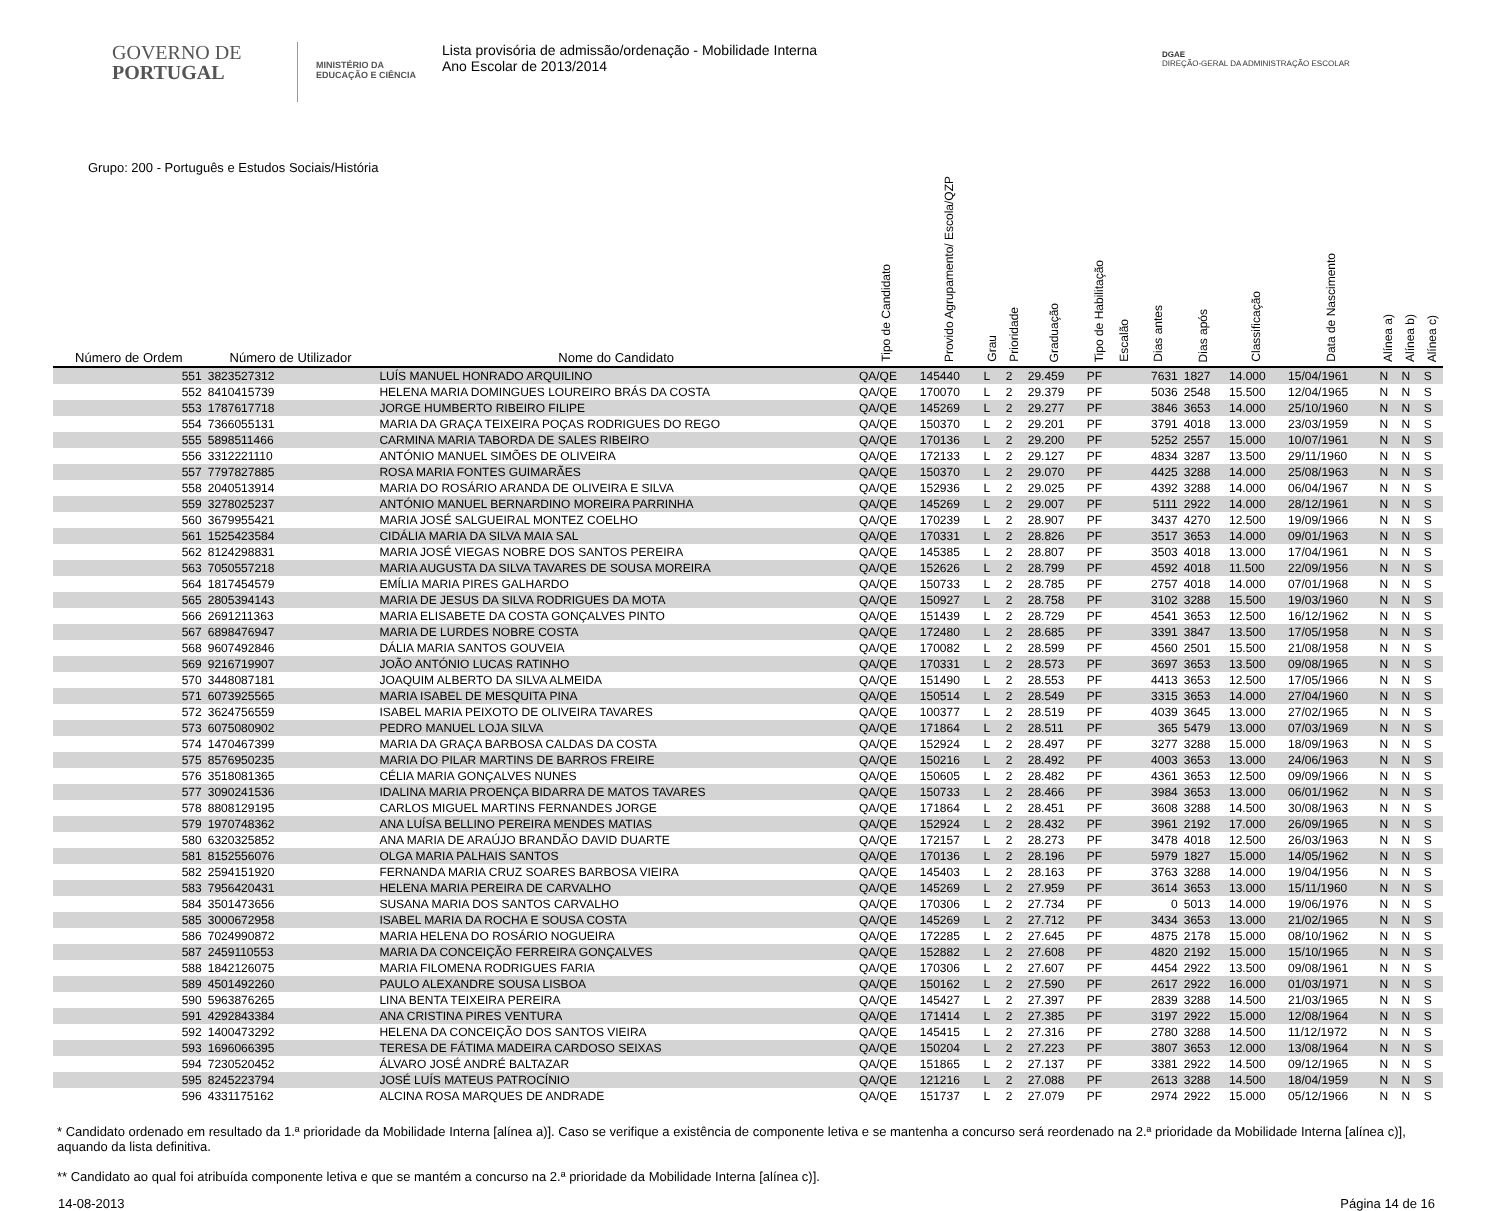GOVERNO DE
PORTUGAL
MINISTÉRIO DA EDUCAÇÃO E CIÊNCIA
Lista provisória de admissão/ordenação - Mobilidade Interna
Ano Escolar de 2013/2014
DGAE
DIREÇÃO-GERAL DA ADMINISTRAÇÃO ESCOLAR
Grupo: 200 - Português e Estudos Sociais/História
| Número de Ordem | Número de Utilizador | Nome do Candidato | Tipo de Candidato | Provido Agrupamento/ Escola/QZP | Grau | Prioridade | Graduação | Tipo de Habilitação | Escalão | Dias antes | Dias após | Classificação | Data de Nascimento | Alínea a) | Alínea b) | Alínea c) |
| --- | --- | --- | --- | --- | --- | --- | --- | --- | --- | --- | --- | --- | --- | --- | --- | --- |
| 551 | 3823527312 | LUÍS MANUEL HONRADO ARQUILINO | QA/QE | 145440 | L | 2 | 29.459 | PF | | 7631 | 1827 | 14.000 | 15/04/1961 | N | N | S |
| 552 | 8410415739 | HELENA MARIA DOMINGUES LOUREIRO BRÁS DA COSTA | QA/QE | 170070 | L | 2 | 29.379 | PF | | 5036 | 2548 | 15.500 | 12/04/1965 | N | N | S |
| 553 | 1787617718 | JORGE HUMBERTO RIBEIRO FILIPE | QA/QE | 145269 | L | 2 | 29.277 | PF | | 3846 | 3653 | 14.000 | 25/10/1960 | N | N | S |
| 554 | 7366055131 | MARIA DA GRAÇA TEIXEIRA POÇAS RODRIGUES DO REGO | QA/QE | 150370 | L | 2 | 29.201 | PF | | 3791 | 4018 | 13.000 | 23/03/1959 | N | N | S |
| 555 | 5898511466 | CARMINA MARIA TABORDA DE SALES RIBEIRO | QA/QE | 170136 | L | 2 | 29.200 | PF | | 5252 | 2557 | 15.000 | 10/07/1961 | N | N | S |
| 556 | 3312221110 | ANTÓNIO MANUEL SIMÕES DE OLIVEIRA | QA/QE | 172133 | L | 2 | 29.127 | PF | | 4834 | 3287 | 13.500 | 29/11/1960 | N | N | S |
| 557 | 7797827885 | ROSA MARIA FONTES GUIMARÃES | QA/QE | 150370 | L | 2 | 29.070 | PF | | 4425 | 3288 | 14.000 | 25/08/1963 | N | N | S |
| 558 | 2040513914 | MARIA DO ROSÁRIO ARANDA DE OLIVEIRA E SILVA | QA/QE | 152936 | L | 2 | 29.025 | PF | | 4392 | 3288 | 14.000 | 06/04/1967 | N | N | S |
| 559 | 3278025237 | ANTÓNIO MANUEL BERNARDINO MOREIRA PARRINHA | QA/QE | 145269 | L | 2 | 29.007 | PF | | 5111 | 2922 | 14.000 | 28/12/1961 | N | N | S |
| 560 | 3679955421 | MARIA JOSÉ SALGUEIRAL MONTEZ COELHO | QA/QE | 170239 | L | 2 | 28.907 | PF | | 3437 | 4270 | 12.500 | 19/09/1966 | N | N | S |
| 561 | 1525423584 | CIDÁLIA MARIA DA SILVA MAIA SAL | QA/QE | 170331 | L | 2 | 28.826 | PF | | 3517 | 3653 | 14.000 | 09/01/1963 | N | N | S |
| 562 | 8124298831 | MARIA JOSÉ VIEGAS NOBRE DOS SANTOS PEREIRA | QA/QE | 145385 | L | 2 | 28.807 | PF | | 3503 | 4018 | 13.000 | 17/04/1961 | N | N | S |
| 563 | 7050557218 | MARIA AUGUSTA DA SILVA TAVARES DE SOUSA MOREIRA | QA/QE | 152626 | L | 2 | 28.799 | PF | | 4592 | 4018 | 11.500 | 22/09/1956 | N | N | S |
| 564 | 1817454579 | EMÍLIA MARIA PIRES GALHARDO | QA/QE | 150733 | L | 2 | 28.785 | PF | | 2757 | 4018 | 14.000 | 07/01/1968 | N | N | S |
| 565 | 2805394143 | MARIA DE JESUS DA SILVA RODRIGUES DA MOTA | QA/QE | 150927 | L | 2 | 28.758 | PF | | 3102 | 3288 | 15.500 | 19/03/1960 | N | N | S |
| 566 | 2691211363 | MARIA ELISABETE DA COSTA GONÇALVES PINTO | QA/QE | 151439 | L | 2 | 28.729 | PF | | 4541 | 3653 | 12.500 | 16/12/1962 | N | N | S |
| 567 | 6898476947 | MARIA DE LURDES NOBRE COSTA | QA/QE | 172480 | L | 2 | 28.685 | PF | | 3391 | 3847 | 13.500 | 17/05/1958 | N | N | S |
| 568 | 9607492846 | DÁLIA MARIA SANTOS GOUVEIA | QA/QE | 170082 | L | 2 | 28.599 | PF | | 4560 | 2501 | 15.500 | 21/08/1958 | N | N | S |
| 569 | 9216719907 | JOÃO ANTÓNIO LUCAS RATINHO | QA/QE | 170331 | L | 2 | 28.573 | PF | | 3697 | 3653 | 13.500 | 09/08/1965 | N | N | S |
| 570 | 3448087181 | JOAQUIM ALBERTO DA SILVA ALMEIDA | QA/QE | 151490 | L | 2 | 28.553 | PF | | 4413 | 3653 | 12.500 | 17/05/1966 | N | N | S |
| 571 | 6073925565 | MARIA ISABEL DE MESQUITA PINA | QA/QE | 150514 | L | 2 | 28.549 | PF | | 3315 | 3653 | 14.000 | 27/04/1960 | N | N | S |
| 572 | 3624756559 | ISABEL MARIA PEIXOTO DE OLIVEIRA TAVARES | QA/QE | 100377 | L | 2 | 28.519 | PF | | 4039 | 3645 | 13.000 | 27/02/1965 | N | N | S |
| 573 | 6075080902 | PEDRO MANUEL LOJA SILVA | QA/QE | 171864 | L | 2 | 28.511 | PF | | 365 | 5479 | 13.000 | 07/03/1969 | N | N | S |
| 574 | 1470467399 | MARIA DA GRAÇA BARBOSA CALDAS DA COSTA | QA/QE | 152924 | L | 2 | 28.497 | PF | | 3277 | 3288 | 15.000 | 18/09/1963 | N | N | S |
| 575 | 8576950235 | MARIA DO PILAR MARTINS DE BARROS FREIRE | QA/QE | 150216 | L | 2 | 28.492 | PF | | 4003 | 3653 | 13.000 | 24/06/1963 | N | N | S |
| 576 | 3518081365 | CÉLIA MARIA GONÇALVES NUNES | QA/QE | 150605 | L | 2 | 28.482 | PF | | 4361 | 3653 | 12.500 | 09/09/1966 | N | N | S |
| 577 | 3090241536 | IDALINA MARIA PROENÇA BIDARRA DE MATOS TAVARES | QA/QE | 150733 | L | 2 | 28.466 | PF | | 3984 | 3653 | 13.000 | 06/01/1962 | N | N | S |
| 578 | 8808129195 | CARLOS MIGUEL MARTINS FERNANDES JORGE | QA/QE | 171864 | L | 2 | 28.451 | PF | | 3608 | 3288 | 14.500 | 30/08/1963 | N | N | S |
| 579 | 1970748362 | ANA LUÍSA BELLINO PEREIRA MENDES MATIAS | QA/QE | 152924 | L | 2 | 28.432 | PF | | 3961 | 2192 | 17.000 | 26/09/1965 | N | N | S |
| 580 | 6320325852 | ANA MARIA DE ARAÚJO BRANDÃO DAVID DUARTE | QA/QE | 172157 | L | 2 | 28.273 | PF | | 3478 | 4018 | 12.500 | 26/03/1963 | N | N | S |
| 581 | 8152556076 | OLGA MARIA PALHAIS SANTOS | QA/QE | 170136 | L | 2 | 28.196 | PF | | 5979 | 1827 | 15.000 | 14/05/1962 | N | N | S |
| 582 | 2594151920 | FERNANDA MARIA CRUZ SOARES BARBOSA VIEIRA | QA/QE | 145403 | L | 2 | 28.163 | PF | | 3763 | 3288 | 14.000 | 19/04/1956 | N | N | S |
| 583 | 7956420431 | HELENA MARIA PEREIRA DE CARVALHO | QA/QE | 145269 | L | 2 | 27.959 | PF | | 3614 | 3653 | 13.000 | 15/11/1960 | N | N | S |
| 584 | 3501473656 | SUSANA MARIA DOS SANTOS CARVALHO | QA/QE | 170306 | L | 2 | 27.734 | PF | | 0 | 5013 | 14.000 | 19/06/1976 | N | N | S |
| 585 | 3000672958 | ISABEL MARIA DA ROCHA E SOUSA COSTA | QA/QE | 145269 | L | 2 | 27.712 | PF | | 3434 | 3653 | 13.000 | 21/02/1965 | N | N | S |
| 586 | 7024990872 | MARIA HELENA DO ROSÁRIO NOGUEIRA | QA/QE | 172285 | L | 2 | 27.645 | PF | | 4875 | 2178 | 15.000 | 08/10/1962 | N | N | S |
| 587 | 2459110553 | MARIA DA CONCEIÇÃO FERREIRA GONÇALVES | QA/QE | 152882 | L | 2 | 27.608 | PF | | 4820 | 2192 | 15.000 | 15/10/1965 | N | N | S |
| 588 | 1842126075 | MARIA FILOMENA RODRIGUES FARIA | QA/QE | 170306 | L | 2 | 27.607 | PF | | 4454 | 2922 | 13.500 | 09/08/1961 | N | N | S |
| 589 | 4501492260 | PAULO ALEXANDRE SOUSA LISBOA | QA/QE | 150162 | L | 2 | 27.590 | PF | | 2617 | 2922 | 16.000 | 01/03/1971 | N | N | S |
| 590 | 5963876265 | LINA BENTA TEIXEIRA PEREIRA | QA/QE | 145427 | L | 2 | 27.397 | PF | | 2839 | 3288 | 14.500 | 21/03/1965 | N | N | S |
| 591 | 4292843384 | ANA CRISTINA PIRES VENTURA | QA/QE | 171414 | L | 2 | 27.385 | PF | | 3197 | 2922 | 15.000 | 12/08/1964 | N | N | S |
| 592 | 1400473292 | HELENA DA CONCEIÇÃO DOS SANTOS VIEIRA | QA/QE | 145415 | L | 2 | 27.316 | PF | | 2780 | 3288 | 14.500 | 11/12/1972 | N | N | S |
| 593 | 1696066395 | TERESA DE FÁTIMA MADEIRA CARDOSO SEIXAS | QA/QE | 150204 | L | 2 | 27.223 | PF | | 3807 | 3653 | 12.000 | 13/08/1964 | N | N | S |
| 594 | 7230520452 | ÁLVARO JOSÉ ANDRÉ BALTAZAR | QA/QE | 151865 | L | 2 | 27.137 | PF | | 3381 | 2922 | 14.500 | 09/12/1965 | N | N | S |
| 595 | 8245223794 | JOSÉ LUÍS MATEUS PATROCÍNIO | QA/QE | 121216 | L | 2 | 27.088 | PF | | 2613 | 3288 | 14.500 | 18/04/1959 | N | N | S |
| 596 | 4331175162 | ALCINA ROSA MARQUES DE ANDRADE | QA/QE | 151737 | L | 2 | 27.079 | PF | | 2974 | 2922 | 15.000 | 05/12/1966 | N | N | S |
* Candidato ordenado em resultado da 1.ª prioridade da Mobilidade Interna [alínea a)]. Caso se verifique a existência de componente letiva e se mantenha a concurso será reordenado na 2.ª prioridade da Mobilidade Interna [alínea c)], aquando da lista definitiva.
** Candidato ao qual foi atribuída componente letiva e que se mantém a concurso na 2.ª prioridade da Mobilidade Interna [alínea c)].
14-08-2013 Página 14 de 16